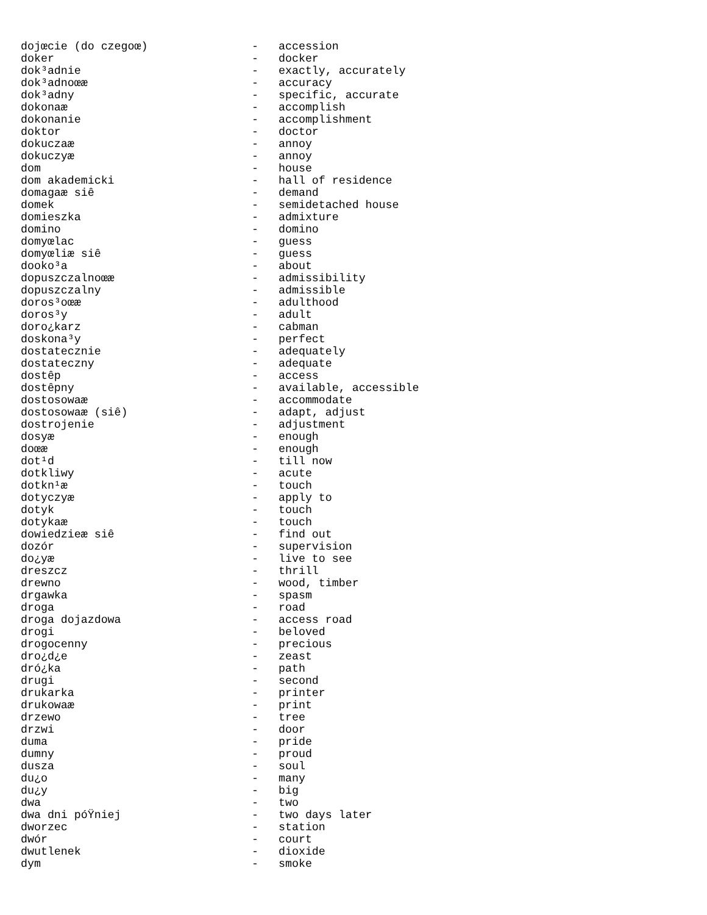| dojœcie (do czegoœ) | - | accession |
| doker | - | docker |
| dok³adnie | - | exactly, accurately |
| dok³adnoœæ | - | accuracy |
| dok³adny | - | specific, accurate |
| dokonaæ | - | accomplish |
| dokonanie | - | accomplishment |
| doktor | - | doctor |
| dokuczaæ | - | annoy |
| dokuczyæ | - | annoy |
| dom | - | house |
| dom akademicki | - | hall of residence |
| domagaæ siê | - | demand |
| domek | - | semidetached house |
| domieszka | - | admixture |
| domino | - | domino |
| domyœlac | - | guess |
| domyœliæ siê | - | guess |
| dooko³a | - | about |
| dopuszczalnoœæ | - | admissibility |
| dopuszczalny | - | admissible |
| doros³oœæ | - | adulthood |
| doros³y | - | adult |
| doro¿karz | - | cabman |
| doskona³y | - | perfect |
| dostatecznie | - | adequately |
| dostateczny | - | adequate |
| dostêp | - | access |
| dostêpny | - | available, accessible |
| dostosowaæ | - | accommodate |
| dostosowaæ (siê) | - | adapt, adjust |
| dostrojenie | - | adjustment |
| dosyæ | - | enough |
| doœæ | - | enough |
| dot¹d | - | till now |
| dotkliwy | - | acute |
| dotkn¹æ | - | touch |
| dotyczyæ | - | apply to |
| dotyk | - | touch |
| dotykaæ | - | touch |
| dowiedzieæ siê | - | find out |
| dozór | - | supervision |
| do¿yæ | - | live to see |
| dreszcz | - | thrill |
| drewno | - | wood, timber |
| drgawka | - | spasm |
| droga | - | road |
| droga dojazdowa | - | access road |
| drogi | - | beloved |
| drogocenny | - | precious |
| dro¿d¿e | - | zeast |
| dró¿ka | - | path |
| drugi | - | second |
| drukarka | - | printer |
| drukowaæ | - | print |
| drzewo | - | tree |
| drzwi | - | door |
| duma | - | pride |
| dumny | - | proud |
| dusza | - | soul |
| du¿o | - | many |
| du¿y | - | big |
| dwa | - | two |
| dwa dni póŸniej | - | two days later |
| dworzec | - | station |
| dwór | - | court |
| dwutlenek | - | dioxide |
| dym | - | smoke |